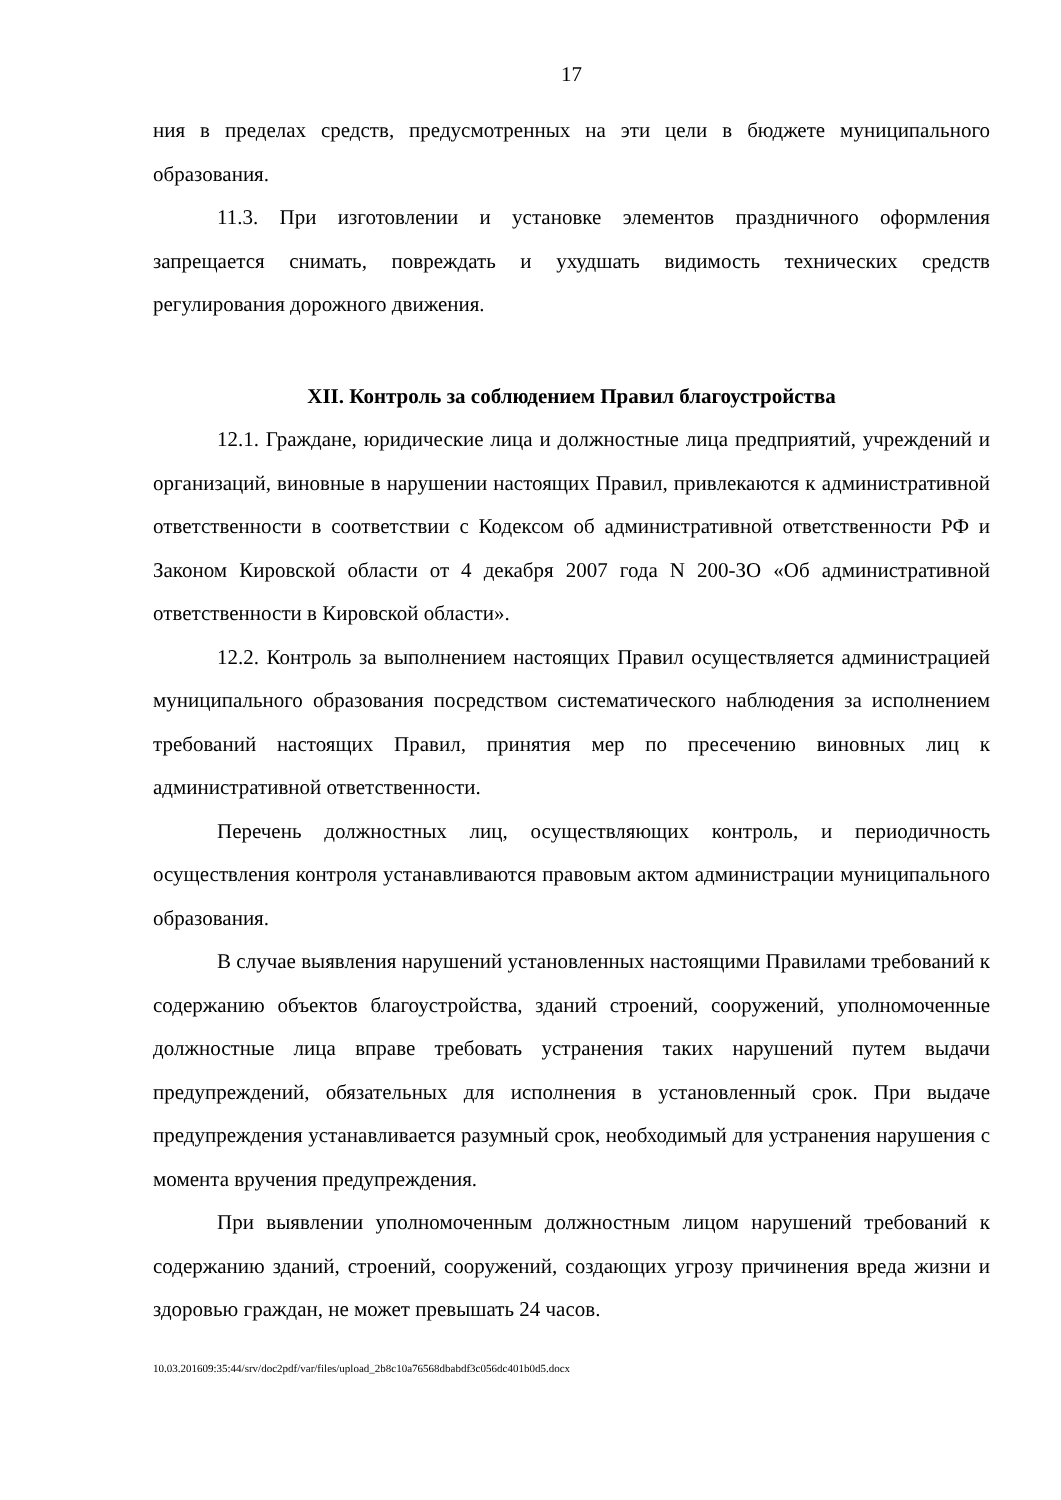17
ния в пределах средств, предусмотренных на эти цели в бюджете муниципального образования.
11.3. При изготовлении и установке элементов праздничного оформления запрещается снимать, повреждать и ухудшать видимость технических средств регулирования дорожного движения.
XII. Контроль за соблюдением Правил благоустройства
12.1. Граждане, юридические лица и должностные лица предприятий, учреждений и организаций, виновные в нарушении настоящих Правил, привлекаются к административной ответственности в соответствии с Кодексом об административной ответственности РФ и Законом Кировской области от 4 декабря 2007 года N 200-ЗО «Об административной ответственности в Кировской области».
12.2. Контроль за выполнением настоящих Правил осуществляется администрацией муниципального образования посредством систематического наблюдения за исполнением требований настоящих Правил, принятия мер по пресечению виновных лиц к административной ответственности.
Перечень должностных лиц, осуществляющих контроль, и периодичность осуществления контроля устанавливаются правовым актом администрации муниципального образования.
В случае выявления нарушений установленных настоящими Правилами требований к содержанию объектов благоустройства, зданий строений, сооружений, уполномоченные должностные лица вправе требовать устранения таких нарушений путем выдачи предупреждений, обязательных для исполнения в установленный срок. При выдаче предупреждения устанавливается разумный срок, необходимый для устранения нарушения с момента вручения предупреждения.
При выявлении уполномоченным должностным лицом нарушений требований к содержанию зданий, строений, сооружений, создающих угрозу причинения вреда жизни и здоровью граждан, не может превышать 24 часов.
10.03.201609:35:44/srv/doc2pdf/var/files/upload_2b8c10a76568dbabdf3c056dc401b0d5.docx